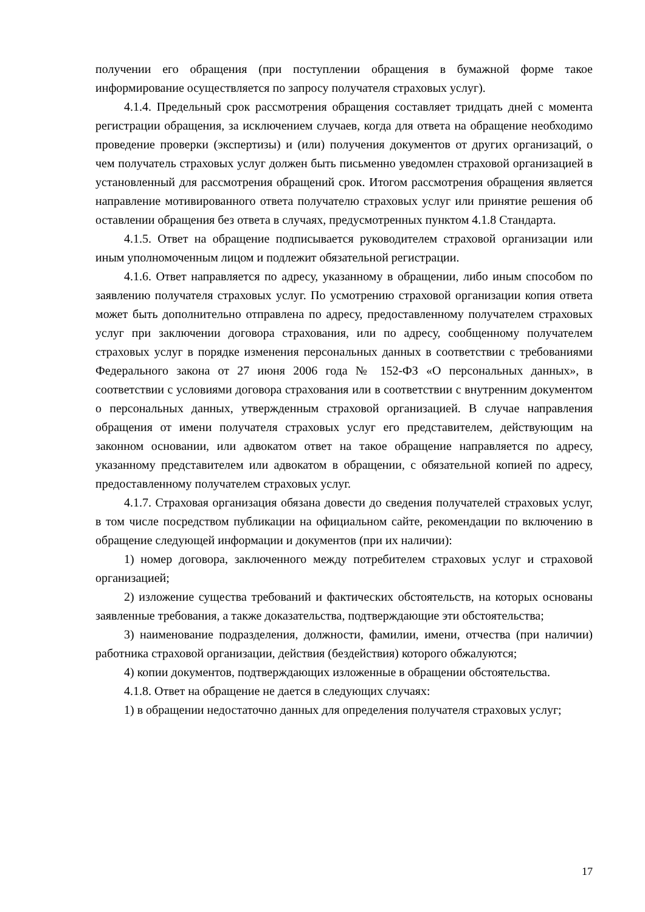получении его обращения (при поступлении обращения в бумажной форме такое информирование осуществляется по запросу получателя страховых услуг).
4.1.4. Предельный срок рассмотрения обращения составляет тридцать дней с момента регистрации обращения, за исключением случаев, когда для ответа на обращение необходимо проведение проверки (экспертизы) и (или) получения документов от других организаций, о чем получатель страховых услуг должен быть письменно уведомлен страховой организацией в установленный для рассмотрения обращений срок. Итогом рассмотрения обращения является направление мотивированного ответа получателю страховых услуг или принятие решения об оставлении обращения без ответа в случаях, предусмотренных пунктом 4.1.8 Стандарта.
4.1.5. Ответ на обращение подписывается руководителем страховой организации или иным уполномоченным лицом и подлежит обязательной регистрации.
4.1.6. Ответ направляется по адресу, указанному в обращении, либо иным способом по заявлению получателя страховых услуг. По усмотрению страховой организации копия ответа может быть дополнительно отправлена по адресу, предоставленному получателем страховых услуг при заключении договора страхования, или по адресу, сообщенному получателем страховых услуг в порядке изменения персональных данных в соответствии с требованиями Федерального закона от 27 июня 2006 года № 152-ФЗ «О персональных данных», в соответствии с условиями договора страхования или в соответствии с внутренним документом о персональных данных, утвержденным страховой организацией. В случае направления обращения от имени получателя страховых услуг его представителем, действующим на законном основании, или адвокатом ответ на такое обращение направляется по адресу, указанному представителем или адвокатом в обращении, с обязательной копией по адресу, предоставленному получателем страховых услуг.
4.1.7. Страховая организация обязана довести до сведения получателей страховых услуг, в том числе посредством публикации на официальном сайте, рекомендации по включению в обращение следующей информации и документов (при их наличии):
1) номер договора, заключенного между потребителем страховых услуг и страховой организацией;
2) изложение существа требований и фактических обстоятельств, на которых основаны заявленные требования, а также доказательства, подтверждающие эти обстоятельства;
3) наименование подразделения, должности, фамилии, имени, отчества (при наличии) работника страховой организации, действия (бездействия) которого обжалуются;
4) копии документов, подтверждающих изложенные в обращении обстоятельства.
4.1.8. Ответ на обращение не дается в следующих случаях:
1) в обращении недостаточно данных для определения получателя страховых услуг;
17